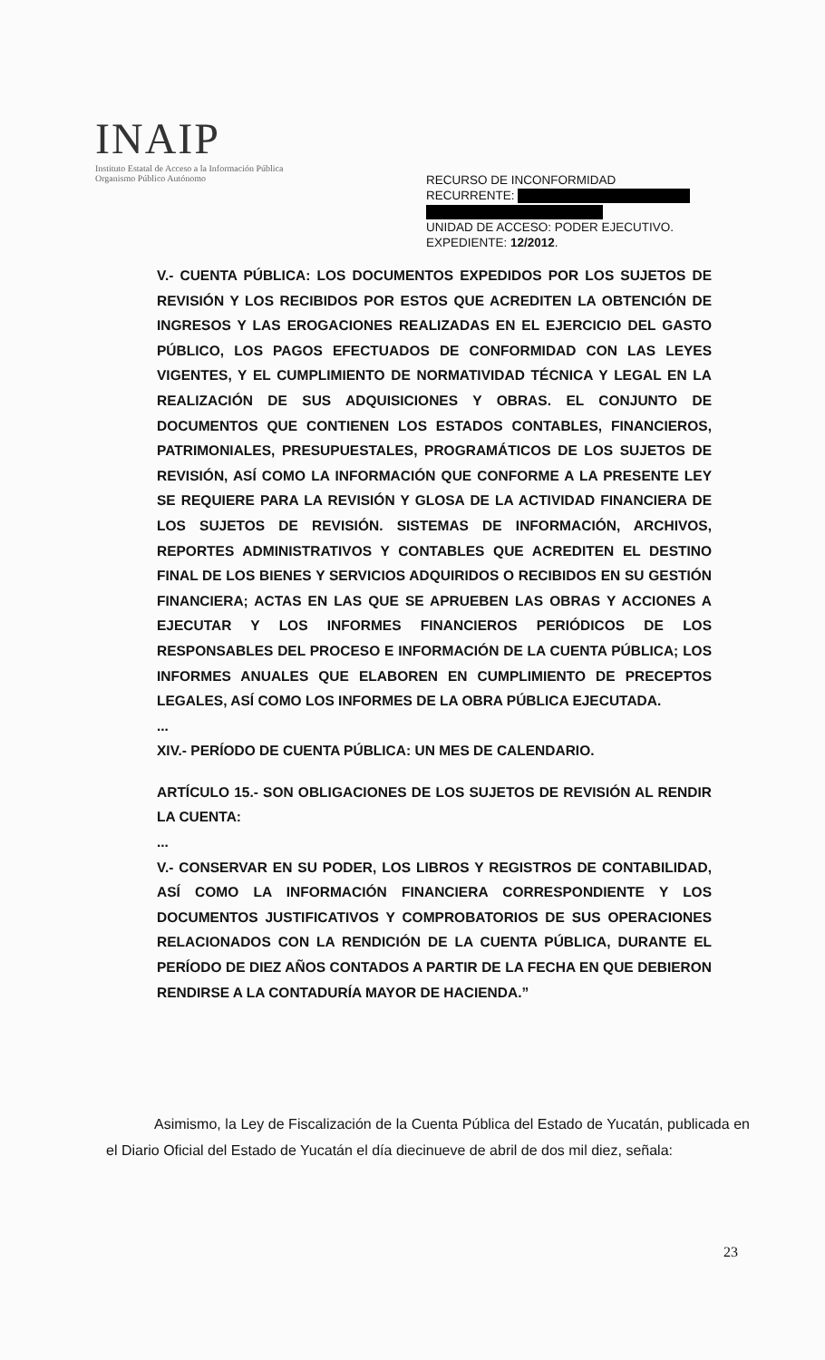INAIP
Instituto Estatal de Acceso a la Información Pública
Organismo Público Autónomo
RECURSO DE INCONFORMIDAD
RECURRENTE:
UNIDAD DE ACCESO: PODER EJECUTIVO.
EXPEDIENTE: 12/2012.
V.- CUENTA PÚBLICA: LOS DOCUMENTOS EXPEDIDOS POR LOS SUJETOS DE REVISIÓN Y LOS RECIBIDOS POR ESTOS QUE ACREDITEN LA OBTENCIÓN DE INGRESOS Y LAS EROGACIONES REALIZADAS EN EL EJERCICIO DEL GASTO PÚBLICO, LOS PAGOS EFECTUADOS DE CONFORMIDAD CON LAS LEYES VIGENTES, Y EL CUMPLIMIENTO DE NORMATIVIDAD TÉCNICA Y LEGAL EN LA REALIZACIÓN DE SUS ADQUISICIONES Y OBRAS. EL CONJUNTO DE DOCUMENTOS QUE CONTIENEN LOS ESTADOS CONTABLES, FINANCIEROS, PATRIMONIALES, PRESUPUESTALES, PROGRAMÁTICOS DE LOS SUJETOS DE REVISIÓN, ASÍ COMO LA INFORMACIÓN QUE CONFORME A LA PRESENTE LEY SE REQUIERE PARA LA REVISIÓN Y GLOSA DE LA ACTIVIDAD FINANCIERA DE LOS SUJETOS DE REVISIÓN. SISTEMAS DE INFORMACIÓN, ARCHIVOS, REPORTES ADMINISTRATIVOS Y CONTABLES QUE ACREDITEN EL DESTINO FINAL DE LOS BIENES Y SERVICIOS ADQUIRIDOS O RECIBIDOS EN SU GESTIÓN FINANCIERA; ACTAS EN LAS QUE SE APRUEBEN LAS OBRAS Y ACCIONES A EJECUTAR Y LOS INFORMES FINANCIEROS PERIÓDICOS DE LOS RESPONSABLES DEL PROCESO E INFORMACIÓN DE LA CUENTA PÚBLICA; LOS INFORMES ANUALES QUE ELABOREN EN CUMPLIMIENTO DE PRECEPTOS LEGALES, ASÍ COMO LOS INFORMES DE LA OBRA PÚBLICA EJECUTADA.
...
XIV.- PERÍODO DE CUENTA PÚBLICA: UN MES DE CALENDARIO.
ARTÍCULO 15.- SON OBLIGACIONES DE LOS SUJETOS DE REVISIÓN AL RENDIR LA CUENTA:
...
V.- CONSERVAR EN SU PODER, LOS LIBROS Y REGISTROS DE CONTABILIDAD, ASÍ COMO LA INFORMACIÓN FINANCIERA CORRESPONDIENTE Y LOS DOCUMENTOS JUSTIFICATIVOS Y COMPROBATORIOS DE SUS OPERACIONES RELACIONADOS CON LA RENDICIÓN DE LA CUENTA PÚBLICA, DURANTE EL PERÍODO DE DIEZ AÑOS CONTADOS A PARTIR DE LA FECHA EN QUE DEBIERON RENDIRSE A LA CONTADURÍA MAYOR DE HACIENDA.”
Asimismo, la Ley de Fiscalización de la Cuenta Pública del Estado de Yucatán, publicada en el Diario Oficial del Estado de Yucatán el día diecinueve de abril de dos mil diez, señala:
23